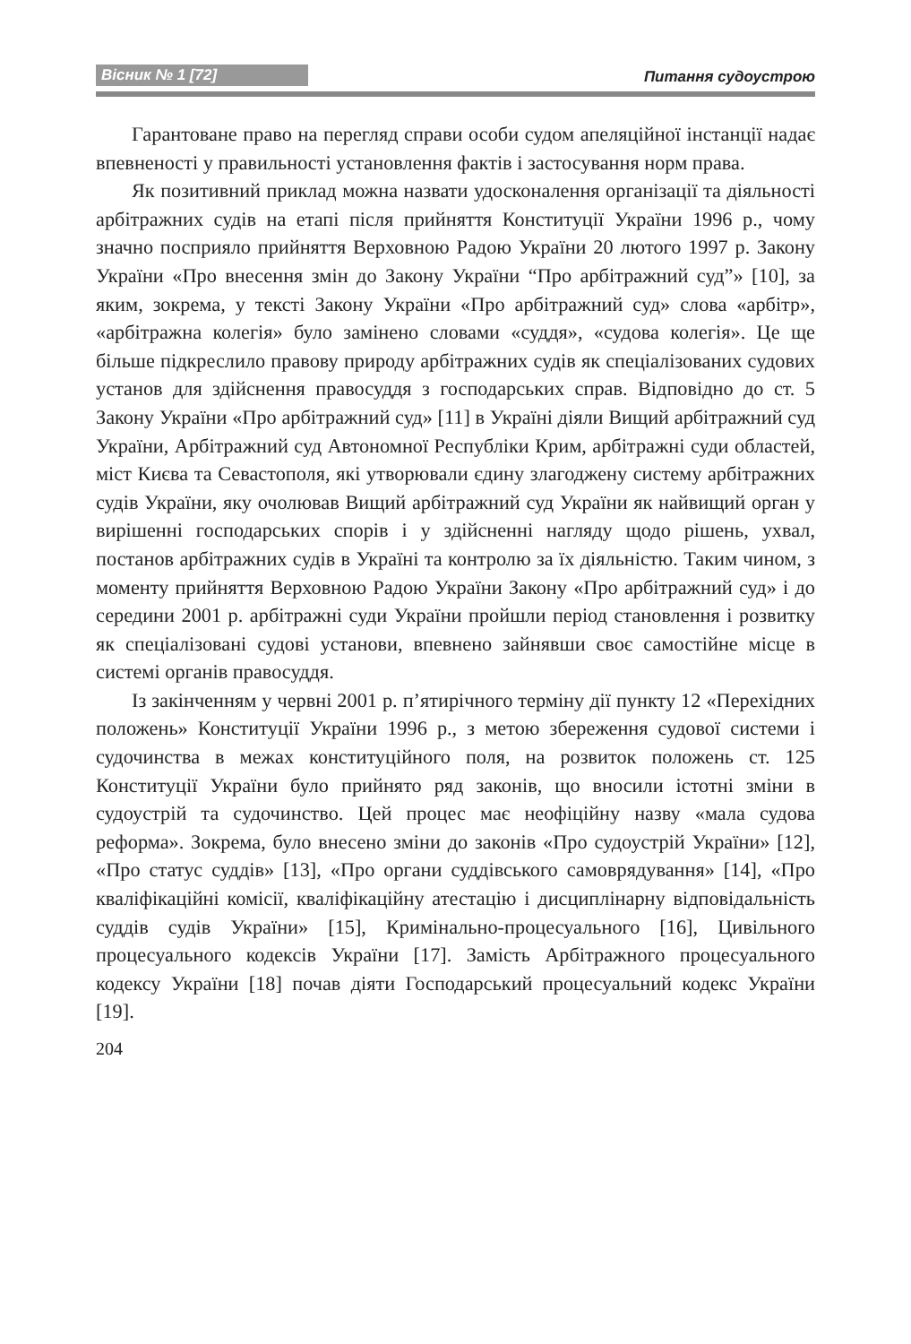Вісник № 1 [72] Питання судоустрою
Гарантоване право на перегляд справи особи судом апеляційної інстанції надає впевненості у правильності установлення фактів і застосування норм права.
Як позитивний приклад можна назвати удосконалення організації та діяльності арбітражних судів на етапі після прийняття Конституції України 1996 р., чому значно посприяло прийняття Верховною Радою України 20 лютого 1997 р. Закону України «Про внесення змін до Закону України “Про арбітражний суд”» [10], за яким, зокрема, у тексті Закону України «Про арбітражний суд» слова «арбітр», «арбітражна колегія» було замінено словами «суддя», «судова колегія». Це ще більше підкреслило правову природу арбітражних судів як спеціалізованих судових установ для здійснення правосуддя з господарських справ. Відповідно до ст. 5 Закону України «Про арбітражний суд» [11] в Україні діяли Вищий арбітражний суд України, Арбітражний суд Автономної Республіки Крим, арбітражні суди областей, міст Києва та Севастополя, які утворювали єдину злагоджену систему арбітражних судів України, яку очолював Вищий арбітражний суд України як найвищий орган у вирішенні господарських спорів і у здійсненні нагляду щодо рішень, ухвал, постанов арбітражних судів в Україні та контролю за їх діяльністю. Таким чином, з моменту прийняття Верховною Радою України Закону «Про арбітражний суд» і до середини 2001 р. арбітражні суди України пройшли період становлення і розвитку як спеціалізовані судові установи, впевнено зайнявши своє самостійне місце в системі органів правосуддя.
Із закінченням у червні 2001 р. п’ятирічного терміну дії пункту 12 «Перехідних положень» Конституції України 1996 р., з метою збереження судової системи і судочинства в межах конституційного поля, на розвиток положень ст. 125 Конституції України було прийнято ряд законів, що вносили істотні зміни в судоустрій та судочинство. Цей процес має неофіційну назву «мала судова реформа». Зокрема, було внесено зміни до законів «Про судоустрій України» [12], «Про статус суддів» [13], «Про органи суддівського самоврядування» [14], «Про кваліфікаційні комісії, кваліфікаційну атестацію і дисциплінарну відповідальність суддів судів України» [15], Кримінально-процесуального [16], Цивільного процесуального кодексів України [17]. Замість Арбітражного процесуального кодексу України [18] почав діяти Господарський процесуальний кодекс України [19].
204